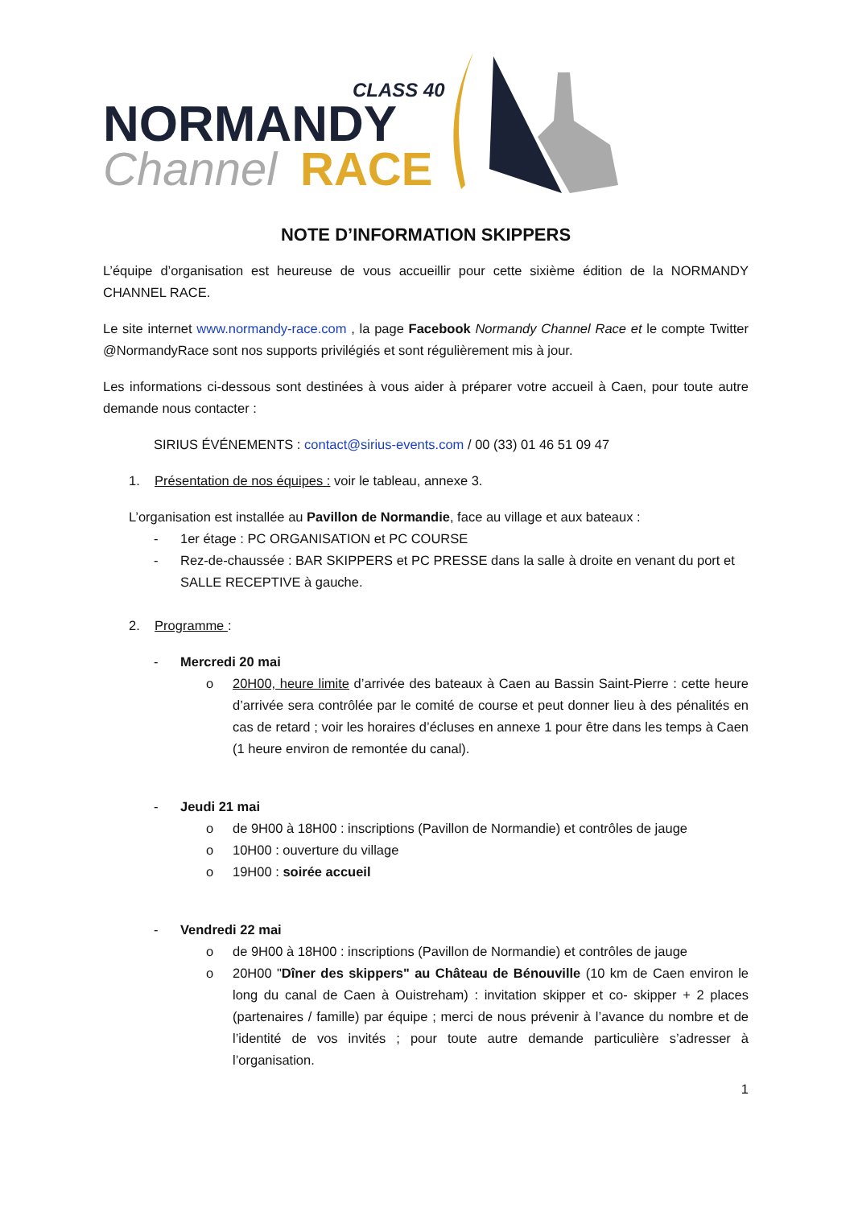CLASS 40
NORMANDY
Channel
RACE
NOTE D’INFORMATION SKIPPERS
L’équipe d’organisation est heureuse de vous accueillir pour cette sixième édition de la NORMANDY CHANNEL RACE.
Le site internet www.normandy-race.com , la page Facebook Normandy Channel Race et le compte Twitter @NormandyRace sont nos supports privilégiés et sont régulièrement mis à jour.
Les informations ci-dessous sont destinées à vous aider à préparer votre accueil à Caen, pour toute autre demande nous contacter :
SIRIUS ÉVÉNEMENTS : contact@sirius-events.com / 00 (33) 01 46 51 09 47
1. Présentation de nos équipes : voir le tableau, annexe 3.
L’organisation est installée au Pavillon de Normandie, face au village et aux bateaux :
- 1er étage : PC ORGANISATION et PC COURSE
- Rez-de-chaussée : BAR SKIPPERS et PC PRESSE dans la salle à droite en venant du port et SALLE RECEPTIVE à gauche.
2. Programme :
- Mercredi 20 mai
o 20H00, heure limite d’arrivée des bateaux à Caen au Bassin Saint-Pierre : cette heure d’arrivée sera contrôlée par le comité de course et peut donner lieu à des pénalités en cas de retard ; voir les horaires d’écluses en annexe 1 pour être dans les temps à Caen (1 heure environ de remontée du canal).
- Jeudi 21 mai
o de 9H00 à 18H00 : inscriptions (Pavillon de Normandie) et contrôles de jauge
o 10H00 : ouverture du village
o 19H00 : soirée accueil
- Vendredi 22 mai
o de 9H00 à 18H00 : inscriptions (Pavillon de Normandie) et contrôles de jauge
o 20H00 "Dîner des skippers" au Château de Bénouville (10 km de Caen environ le long du canal de Caen à Ouistreham) : invitation skipper et co- skipper + 2 places (partenaires / famille) par équipe ; merci de nous prévenir à l’avance du nombre et de l’identité de vos invités ; pour toute autre demande particulière s’adresser à l’organisation.
1